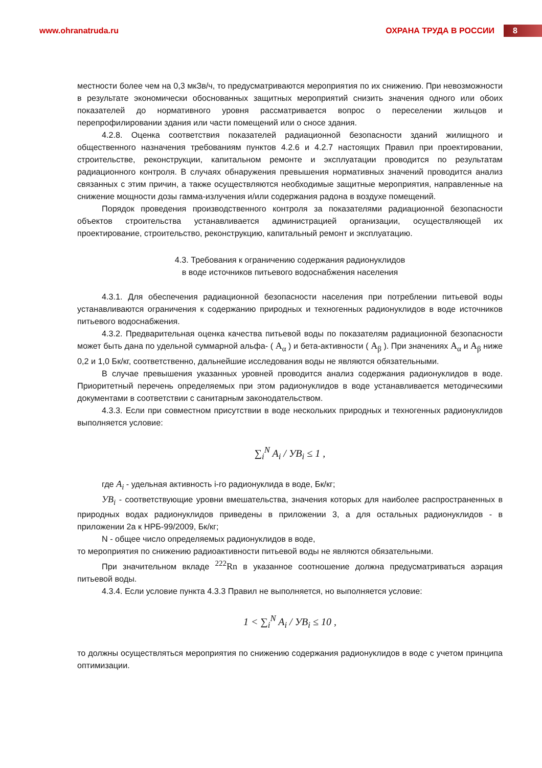www.ohranatruda.ru ОХРАНА ТРУДА В РОССИИ 8
местности более чем на 0,3 мкЗв/ч, то предусматриваются мероприятия по их снижению. При невозможности в результате экономически обоснованных защитных мероприятий снизить значения одного или обоих показателей до нормативного уровня рассматривается вопрос о переселении жильцов и перепрофилировании здания или части помещений или о сносе здания.
4.2.8. Оценка соответствия показателей радиационной безопасности зданий жилищного и общественного назначения требованиям пунктов 4.2.6 и 4.2.7 настоящих Правил при проектировании, строительстве, реконструкции, капитальном ремонте и эксплуатации проводится по результатам радиационного контроля. В случаях обнаружения превышения нормативных значений проводится анализ связанных с этим причин, а также осуществляются необходимые защитные мероприятия, направленные на снижение мощности дозы гамма-излучения и/или содержания радона в воздухе помещений.
Порядок проведения производственного контроля за показателями радиационной безопасности объектов строительства устанавливается администрацией организации, осуществляющей их проектирование, строительство, реконструкцию, капитальный ремонт и эксплуатацию.
4.3. Требования к ограничению содержания радионуклидов
в воде источников питьевого водоснабжения населения
4.3.1. Для обеспечения радиационной безопасности населения при потреблении питьевой воды устанавливаются ограничения к содержанию природных и техногенных радионуклидов в воде источников питьевого водоснабжения.
4.3.2. Предварительная оценка качества питьевой воды по показателям радиационной безопасности может быть дана по удельной суммарной альфа- ( A<sub>α</sub> ) и бета-активности ( A<sub>β</sub> ). При значениях A<sub>α</sub> и A<sub>β</sub> ниже 0,2 и 1,0 Бк/кг, соответственно, дальнейшие исследования воды не являются обязательными.
В случае превышения указанных уровней проводится анализ содержания радионуклидов в воде. Приоритетный перечень определяемых при этом радионуклидов в воде устанавливается методическими документами в соответствии с санитарным законодательством.
4.3.3. Если при совместном присутствии в воде нескольких природных и техногенных радионуклидов выполняется условие:
∑<sub>i</sub><sup>N</sup> A<sub>i</sub> / УB<sub>i</sub> ≤ 1 ,
где A<sub>i</sub> - удельная активность i-го радионуклида в воде, Бк/кг;
УB<sub>i</sub> - соответствующие уровни вмешательства, значения которых для наиболее распространенных в природных водах радионуклидов приведены в приложении 3, а для остальных радионуклидов - в приложении 2а к НРБ-99/2009, Бк/кг;
N - общее число определяемых радионуклидов в воде,
то мероприятия по снижению радиоактивности питьевой воды не являются обязательными.
При значительном вкладе <sup>222</sup>Rn в указанное соотношение должна предусматриваться аэрация питьевой воды.
4.3.4. Если условие пункта 4.3.3 Правил не выполняется, но выполняется условие:
1 < ∑<sub>i</sub><sup>N</sup> A<sub>i</sub> / УB<sub>i</sub> ≤ 10 ,
то должны осуществляться мероприятия по снижению содержания радионуклидов в воде с учетом принципа оптимизации.